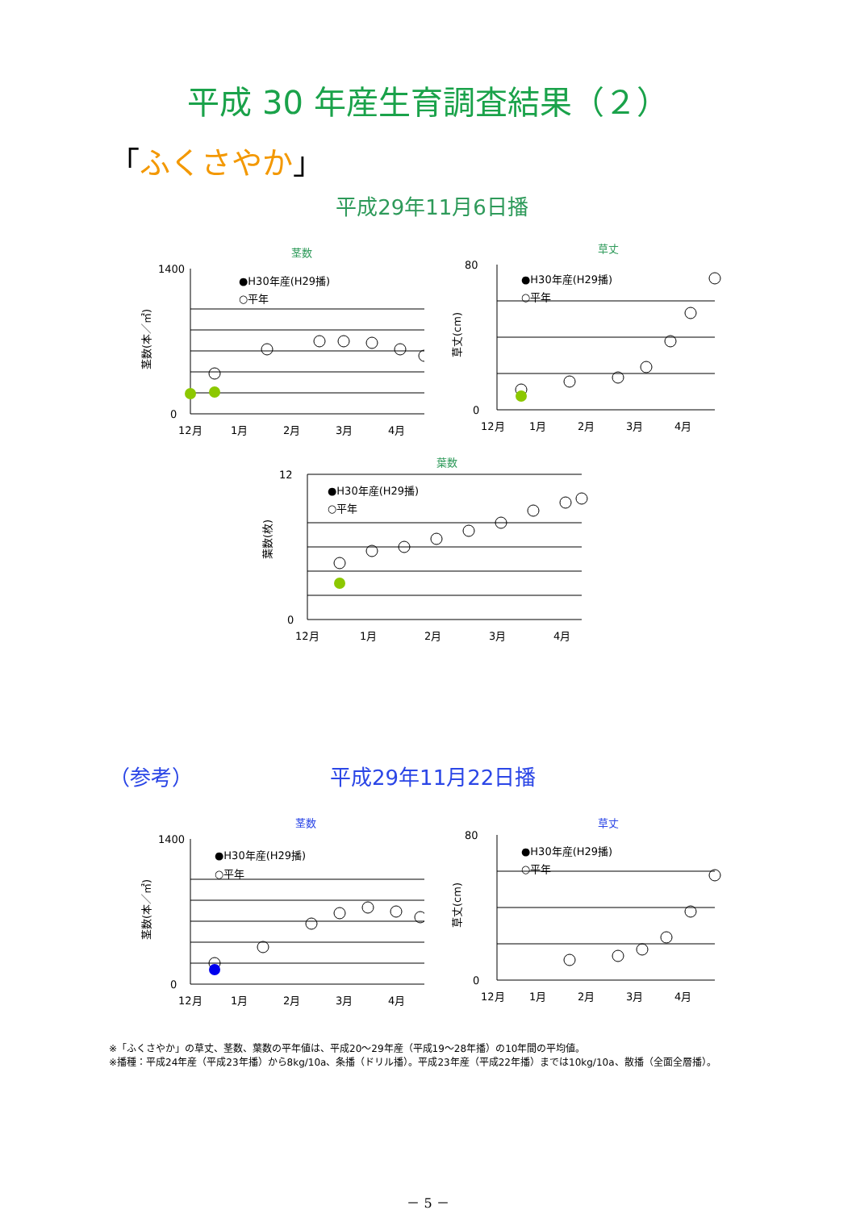平成 30 年産生育調査結果（２）
「ふくさやか」
平成29年11月6日播
茎数
1400
0
茎数(本／㎡)
●H30年産(H29播)
○平年
12月
1月
2月
3月
4月
草丈
80
0
草丈(cm)
●H30年産(H29播)
○平年
12月
1月
2月
3月
4月
葉数
12
0
葉数(枚)
●H30年産(H29播)
○平年
12月
1月
2月
3月
4月
（参考） 平成29年11月22日播
茎数
1400
0
茎数(本／㎡)
●H30年産(H29播)
○平年
12月
1月
2月
3月
4月
草丈
80
0
草丈(cm)
●H30年産(H29播)
○平年
12月
1月
2月
3月
4月
※「ふくさやか」の草丈、茎数、葉数の平年値は、平成20～29年産（平成19～28年播）の10年間の平均値。
※播種：平成24年産（平成23年播）から8kg/10a、条播（ドリル播）。平成23年産（平成22年播）までは10kg/10a、散播（全面全層播）。
－ 5 －